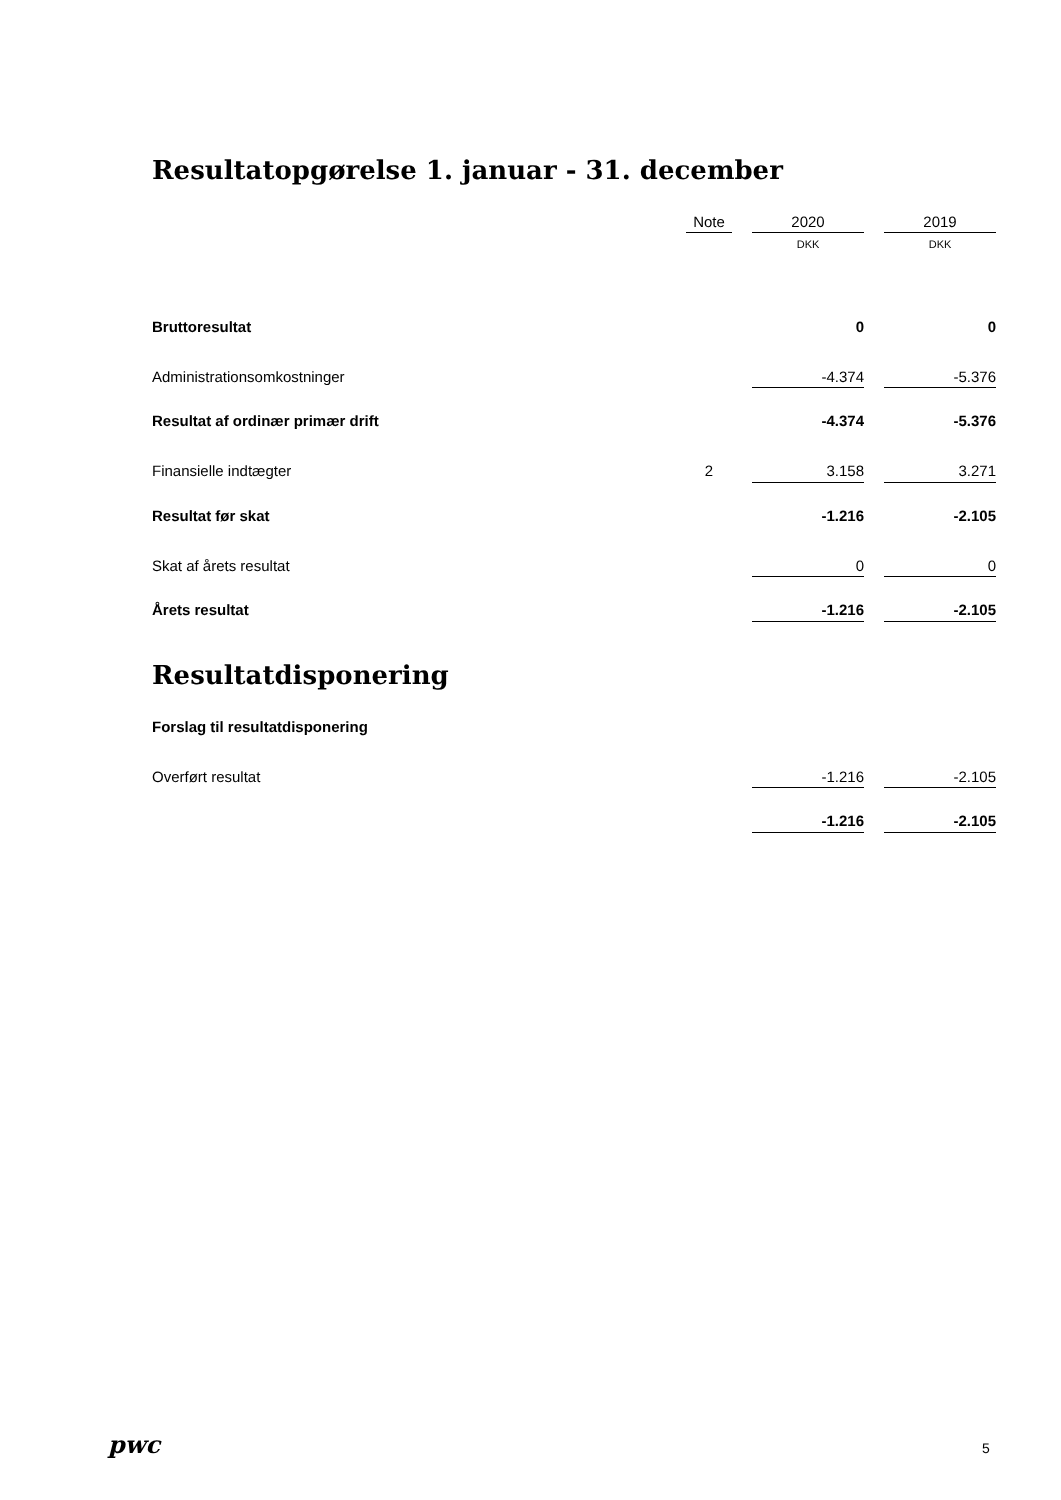Resultatopgørelse 1. januar - 31. december
| | Note | | 2020 | | 2019 |
| --- | --- | --- | --- | --- | --- |
| | | | DKK | | DKK |
| Bruttoresultat | | | 0 | | 0 |
| Administrationsomkostninger | | | -4.374 | | -5.376 |
| Resultat af ordinær primær drift | | | -4.374 | | -5.376 |
| Finansielle indtægter | 2 | | 3.158 | | 3.271 |
| Resultat før skat | | | -1.216 | | -2.105 |
| Skat af årets resultat | | | 0 | | 0 |
| Årets resultat | | | -1.216 | | -2.105 |
Resultatdisponering
| Forslag til resultatdisponering | | | | |
| Overført resultat | | -1.216 | | -2.105 |
| | | -1.216 | | -2.105 |
pwc 5